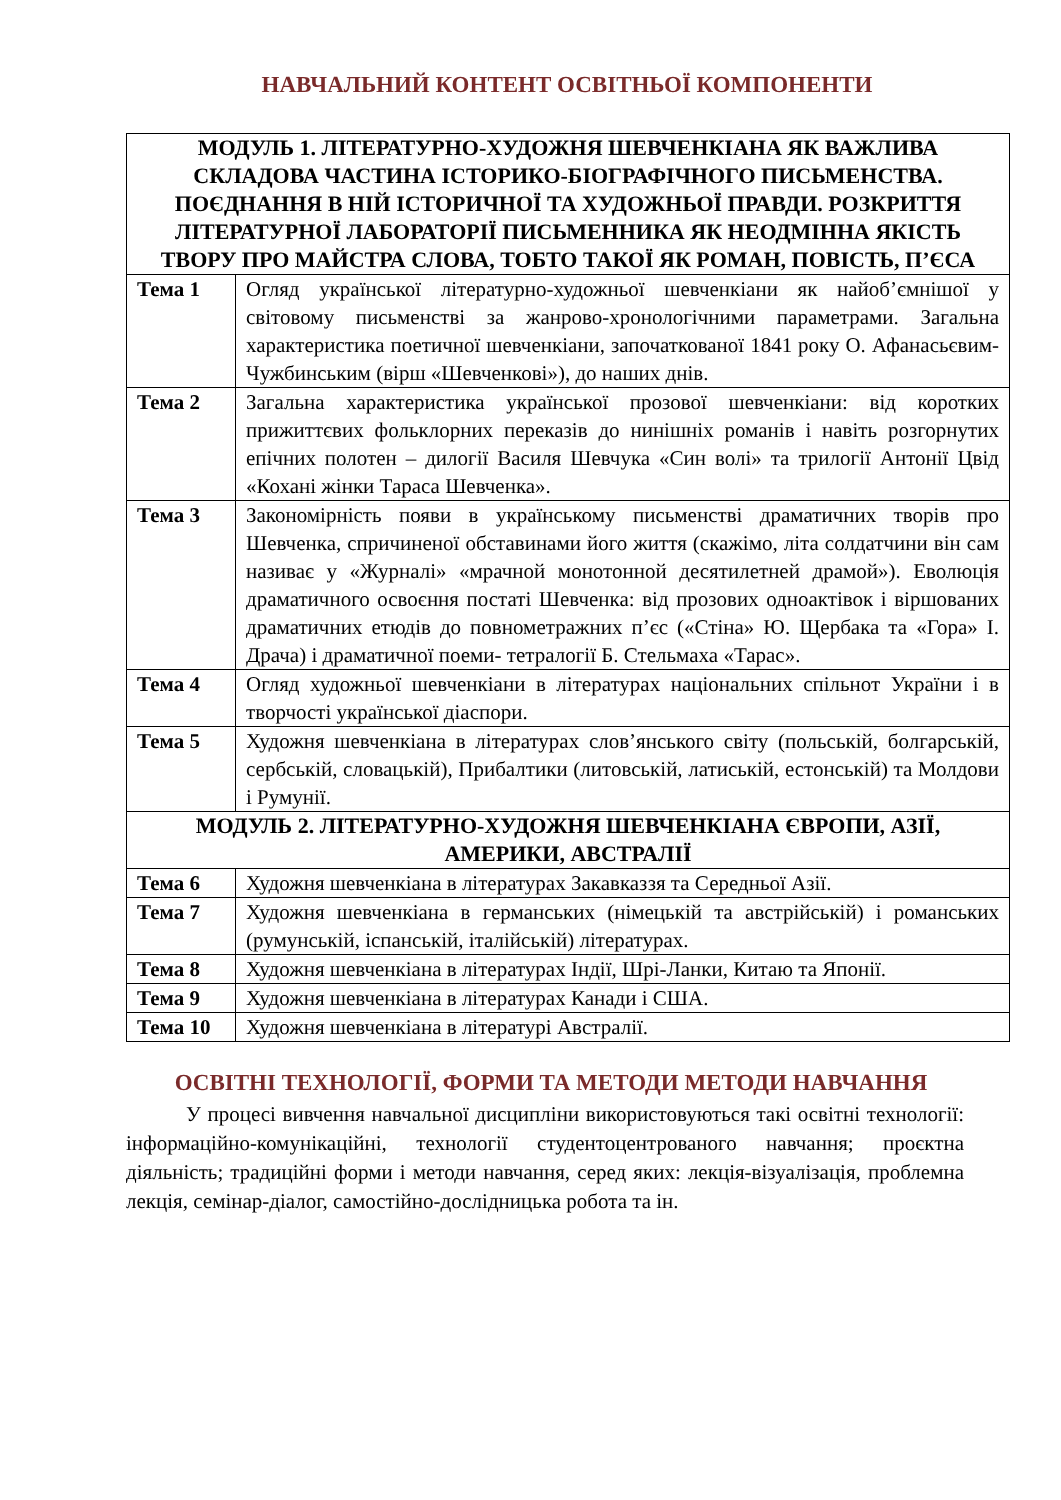НАВЧАЛЬНИЙ КОНТЕНТ ОСВІТНЬОЇ КОМПОНЕНТИ
| МОДУЛЬ 1. ЛІТЕРАТУРНО-ХУДОЖНЯ ШЕВЧЕНКІАНА ЯК ВАЖЛИВА СКЛАДОВА ЧАСТИНА ІСТОРИКО-БІОГРАФІЧНОГО ПИСЬМЕНСТВА. ПОЄДНАННЯ В НІЙ ІСТОРИЧНОЇ ТА ХУДОЖНЬОЇ ПРАВДИ. РОЗКРИТТЯ ЛІТЕРАТУРНОЇ ЛАБОРАТОРІЇ ПИСЬМЕННИКА ЯК НЕОДМІННА ЯКІСТЬ ТВОРУ ПРО МАЙСТРА СЛОВА, ТОБТО ТАКОЇ ЯК РОМАН, ПОВІСТЬ, П’ЄСА | |
| --- | --- |
| Тема 1 | Огляд української літературно-художньої шевченкіани як найоб’ємнішої у світовому письменстві за жанрово-хронологічними параметрами. Загальна характеристика поетичної шевченкіани, започаткованої 1841 року О. Афанасьєвим-Чужбинським (вірш «Шевченкові»), до наших днів. |
| Тема 2 | Загальна характеристика української прозової шевченкіани: від коротких прижиттєвих фольклорних переказів до нинішніх романів і навіть розгорнутих епічних полотен – дилогії Василя Шевчука «Син волі» та трилогії Антонії Цвід «Кохані жінки Тараса Шевченка». |
| Тема 3 | Закономірність появи в українському письменстві драматичних творів про Шевченка, спричиненої обставинами його життя (скажімо, літа солдатчини він сам називає у «Журналі» «мрачной монотонной десятилетней драмой»). Еволюція драматичного освоєння постаті Шевченка: від прозових одноактівок і віршованих драматичних етюдів до повнометражних п’єс («Стіна» Ю. Щербака та «Гора» І. Драча) і драматичної поеми- тетралогії Б. Стельмаха «Тарас». |
| Тема 4 | Огляд художньої шевченкіани в літературах національних спільнот України і в творчості української діаспори. |
| Тема 5 | Художня шевченкіана в літературах слов’янського світу (польській, болгарській, сербській, словацькій), Прибалтики (литовській, латиській, естонській) та Молдови і Румунії. |
| МОДУЛЬ 2. ЛІТЕРАТУРНО-ХУДОЖНЯ ШЕВЧЕНКІАНА ЄВРОПИ, АЗІЇ, АМЕРИКИ, АВСТРАЛІЇ | |
| Тема 6 | Художня шевченкіана в літературах Закавказзя та Середньої Азії. |
| Тема 7 | Художня шевченкіана в германських (німецькій та австрійській) і романських (румунській, іспанській, італійській) літературах. |
| Тема 8 | Художня шевченкіана в літературах Індії, Шрі-Ланки, Китаю та Японії. |
| Тема 9 | Художня шевченкіана в літературах Канади і США. |
| Тема 10 | Художня шевченкіана в літературі Австралії. |
ОСВІТНІ ТЕХНОЛОГІЇ, ФОРМИ ТА МЕТОДИ МЕТОДИ НАВЧАННЯ
У процесі вивчення навчальної дисципліни використовуються такі освітні технології: інформаційно-комунікаційні, технології студентоцентрованого навчання; проєктна діяльність; традиційні форми і методи навчання, серед яких: лекція-візуалізація, проблемна лекція, семінар-діалог, самостійно-дослідницька робота та ін.